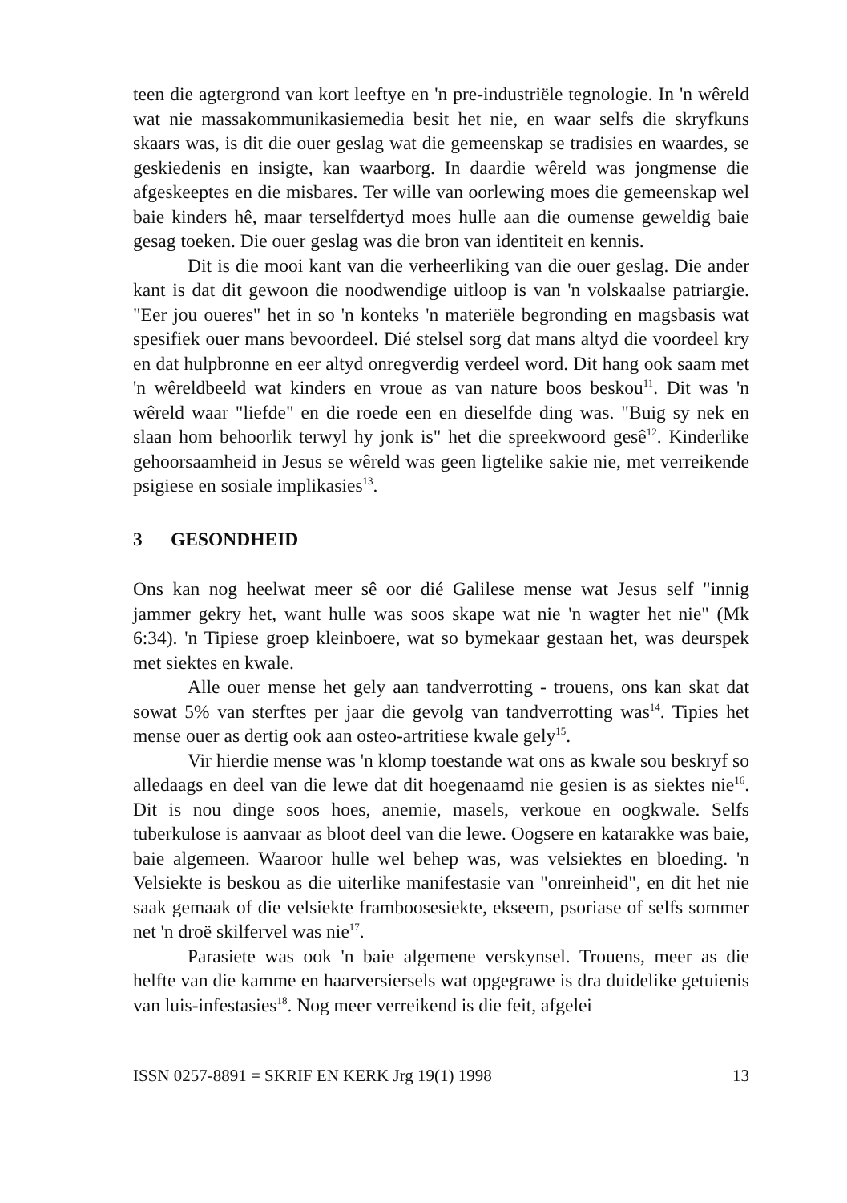teen die agtergrond van kort leeftye en 'n pre-industriële tegnologie. In 'n wêreld wat nie massakommunikasiemedia besit het nie, en waar selfs die skryfkuns skaars was, is dit die ouer geslag wat die gemeenskap se tradisies en waardes, se geskiedenis en insigte, kan waarborg. In daardie wêreld was jongmense die afgeskeeptes en die misbares. Ter wille van oorlewing moes die gemeenskap wel baie kinders hê, maar terselfdertyd moes hulle aan die oumense geweldig baie gesag toeken. Die ouer geslag was die bron van identiteit en kennis.
Dit is die mooi kant van die verheerliking van die ouer geslag. Die ander kant is dat dit gewoon die noodwendige uitloop is van 'n volskaalse patriargie. "Eer jou oueres" het in so 'n konteks 'n materiële begronding en magsbasis wat spesifiek ouer mans bevoordeel. Dié stelsel sorg dat mans altyd die voordeel kry en dat hulpbronne en eer altyd onregverdig verdeel word. Dit hang ook saam met 'n wêreldbeeld wat kinders en vroue as van nature boos beskou<sup>11</sup>. Dit was 'n wêreld waar "liefde" en die roede een en dieselfde ding was. "Buig sy nek en slaan hom behoorlik terwyl hy jonk is" het die spreekwoord gesê<sup>12</sup>. Kinderlike gehoorsaamheid in Jesus se wêreld was geen ligtelike sakie nie, met verreikende psigiese en sosiale implikasies<sup>13</sup>.
3 GESONDHEID
Ons kan nog heelwat meer sê oor dié Galilese mense wat Jesus self "innig jammer gekry het, want hulle was soos skape wat nie 'n wagter het nie" (Mk 6:34). 'n Tipiese groep kleinboere, wat so bymekaar gestaan het, was deurspek met siektes en kwale.
Alle ouer mense het gely aan tandverrotting - trouens, ons kan skat dat sowat 5% van sterftes per jaar die gevolg van tandverrotting was<sup>14</sup>. Tipies het mense ouer as dertig ook aan osteo-artritiese kwale gely<sup>15</sup>.
Vir hierdie mense was 'n klomp toestande wat ons as kwale sou beskryf so alledaags en deel van die lewe dat dit hoegenaamd nie gesien is as siektes nie<sup>16</sup>. Dit is nou dinge soos hoes, anemie, masels, verkoue en oogkwale. Selfs tuberkulose is aanvaar as bloot deel van die lewe. Oogsere en katarakke was baie, baie algemeen. Waaroor hulle wel behep was, was velsiektes en bloeding. 'n Velsiekte is beskou as die uiterlike manifestasie van "onreinheid", en dit het nie saak gemaak of die velsiekte framboosesiekte, ekseem, psoriase of selfs sommer net 'n droë skilfervel was nie<sup>17</sup>.
Parasiete was ook 'n baie algemene verskynsel. Trouens, meer as die helfte van die kamme en haarversiersels wat opgegrawe is dra duidelike getuienis van luis-infestasies<sup>18</sup>. Nog meer verreikend is die feit, afgelei
ISSN 0257-8891 = SKRIF EN KERK Jrg 19(1) 1998 13